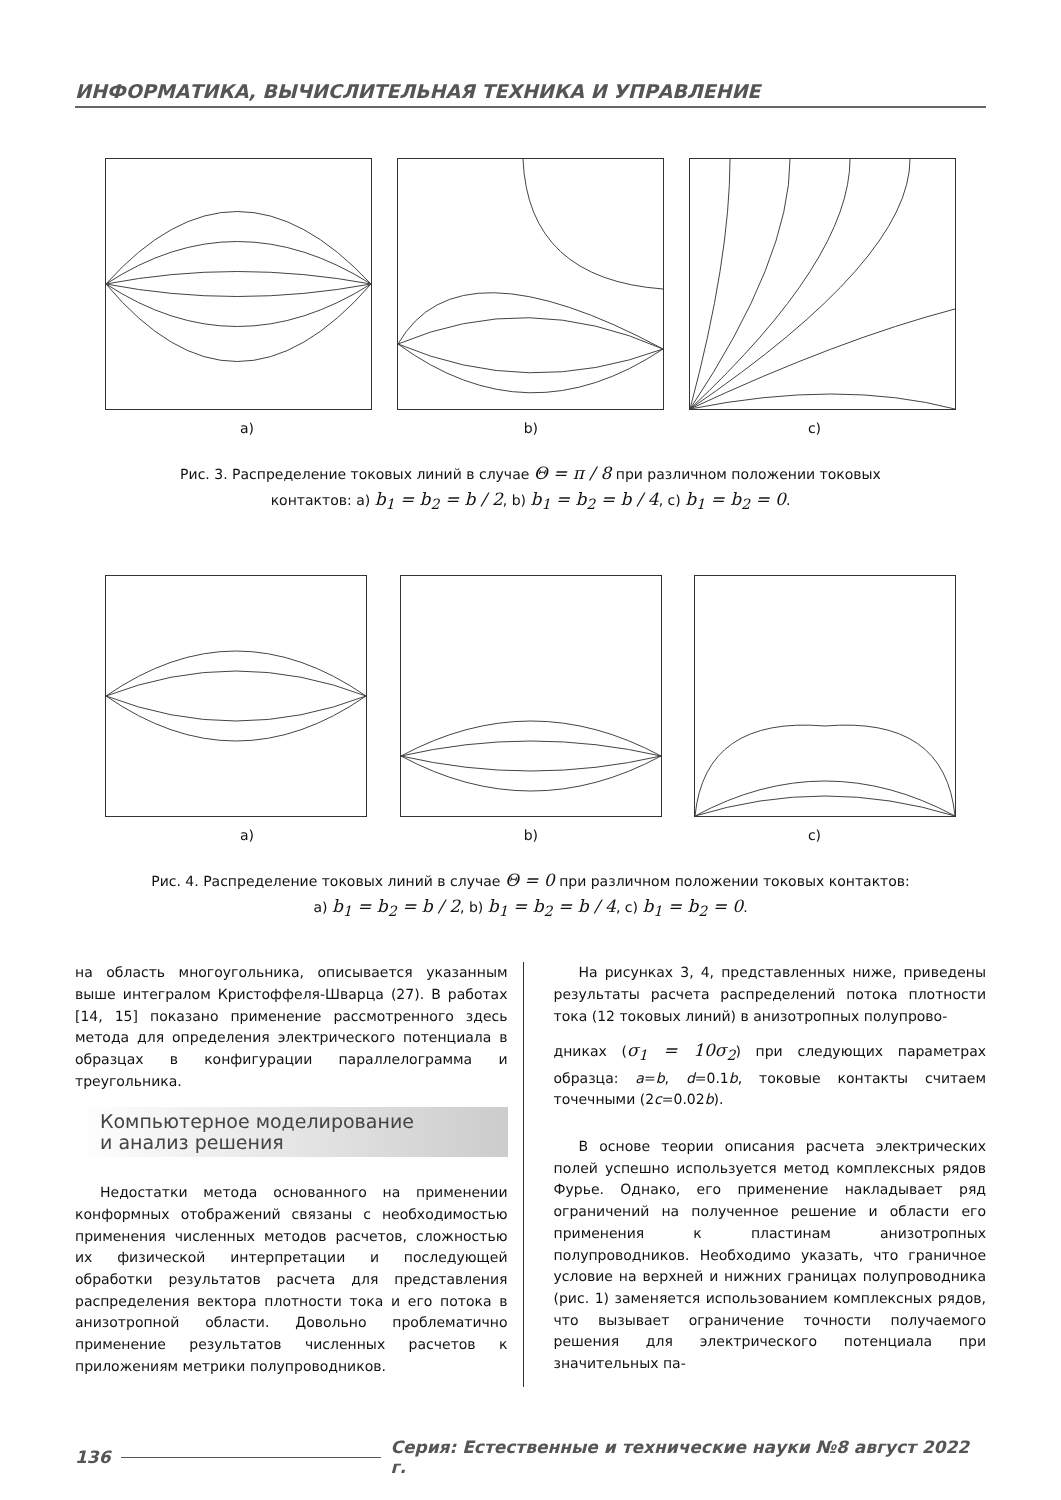ИНФОРМАТИКА, ВЫЧИСЛИТЕЛЬНАЯ ТЕХНИКА И УПРАВЛЕНИЕ
a) b) c)
Рис. 3. Распределение токовых линий в случае Θ = π / 8 при различном положении токовых
контактов: a) b<sub>1</sub> = b<sub>2</sub> = b / 2, b) b<sub>1</sub> = b<sub>2</sub> = b / 4, c) b<sub>1</sub> = b<sub>2</sub> = 0.
a) b) c)
Рис. 4. Распределение токовых линий в случае Θ = 0 при различном положении токовых контактов:
a) b<sub>1</sub> = b<sub>2</sub> = b / 2, b) b<sub>1</sub> = b<sub>2</sub> = b / 4, c) b<sub>1</sub> = b<sub>2</sub> = 0.
на область многоугольника, описывается указанным выше интегралом Кристоффеля-Шварца (27). В работах [14, 15] показано применение рассмотренного здесь метода для определения электрического потенциала в образцах в конфигурации параллелограмма и треугольника.
Компьютерное моделирование
и анализ решения
Недостатки метода основанного на применении конформных отображений связаны с необходимостью применения численных методов расчетов, сложностью их физической интерпретации и последующей обработки результатов расчета для представления распределения вектора плотности тока и его потока в анизотропной области. Довольно проблематично применение результатов численных расчетов к приложениям метрики полупроводников.
На рисунках 3, 4, представленных ниже, приведены результаты расчета распределений потока плотности тока (12 токовых линий) в анизотропных полупрово-
дниках (σ<sub>1</sub> = 10σ<sub>2</sub>) при следующих параметрах образца: a=b, d=0.1b, токовые контакты считаем точечными (2c=0.02b).
В основе теории описания расчета электрических полей успешно используется метод комплексных рядов Фурье. Однако, его применение накладывает ряд ограничений на полученное решение и области его применения к пластинам анизотропных полупроводников. Необходимо указать, что граничное условие на верхней и нижних границах полупроводника (рис. 1) заменяется использованием комплексных рядов, что вызывает ограничение точности получаемого решения для электрического потенциала при значительных па-
136 Серия: Естественные и технические науки №8 август 2022 г.